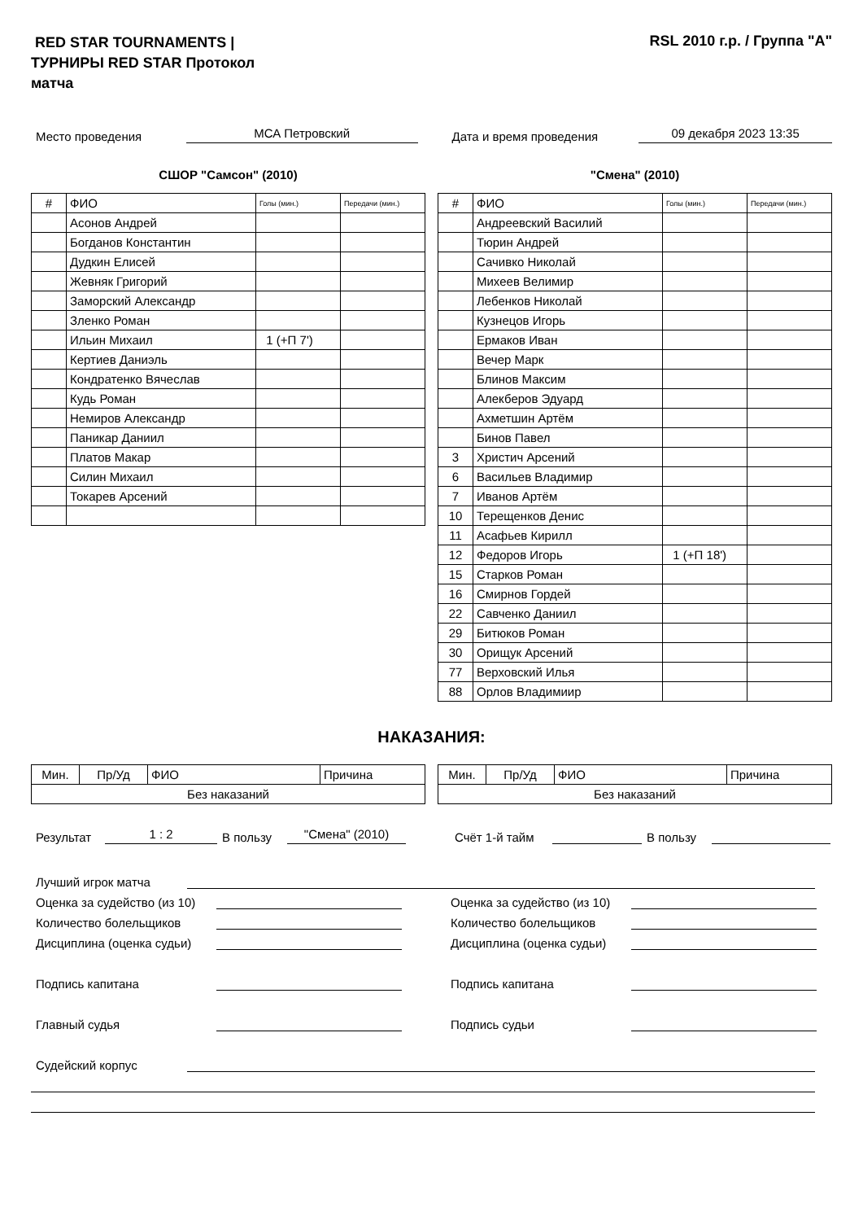RED STAR TOURNAMENTS | ТУРНИРЫ RED STAR Протокол матча
RSL 2010 г.р. / Группа "А"
Место проведения МСА Петровский Дата и время проведения 09 декабря 2023 13:35
СШОР "Самсон" (2010)
| # | ФИО | Голы (мин.) | Передачи (мин.) |
| --- | --- | --- | --- |
| | Асонов Андрей | | |
| | Богданов Константин | | |
| | Дудкин Елисей | | |
| | Жевняк Григорий | | |
| | Заморский Александр | | |
| | Зленко Роман | | |
| | Ильин Михаил | 1 (+П 7') | |
| | Кертиев Даниэль | | |
| | Кондратенко Вячеслав | | |
| | Кудь Роман | | |
| | Немиров Александр | | |
| | Паникар Даниил | | |
| | Платов Макар | | |
| | Силин Михаил | | |
| | Токарев Арсений | | |
"Смена" (2010)
| # | ФИО | Голы (мин.) | Передачи (мин.) |
| --- | --- | --- | --- |
| | Андреевский Василий | | |
| | Тюрин Андрей | | |
| | Сачивко Николай | | |
| | Михеев Велимир | | |
| | Лебенков Николай | | |
| | Кузнецов Игорь | | |
| | Ермаков Иван | | |
| | Вечер Марк | | |
| | Блинов Максим | | |
| | Алекберов Эдуард | | |
| | Ахметшин Артём | | |
| | Бинов Павел | | |
| 3 | Христич Арсений | | |
| 6 | Васильев Владимир | | |
| 7 | Иванов Артём | | |
| 10 | Терещенков Денис | | |
| 11 | Асафьев Кирилл | | |
| 12 | Федоров Игорь | 1 (+П 18') | |
| 15 | Старков Роман | | |
| 16 | Смирнов Гордей | | |
| 22 | Савченко Даниил | | |
| 29 | Битюков Роман | | |
| 30 | Орищук Арсений | | |
| 77 | Верховский Илья | | |
| 88 | Орлов Владимиир | | |
НАКАЗАНИЯ:
| Мин. | Пр/Уд | ФИО | Причина |
| Без наказаний | | | |
| Мин. | Пр/Уд | ФИО | Причина |
| Без наказаний | | | |
Результат 1 : 2 В пользу "Смена" (2010) Счёт 1-й тайм В пользу
Лучший игрок матча
Оценка за судейство (из 10)
Количество болельщиков
Дисциплина (оценка судьи)
Подпись капитана
Главный судья
Оценка за судейство (из 10)
Количество болельщиков
Дисциплина (оценка судьи)
Подпись капитана
Подпись судьи
Судейский корпус